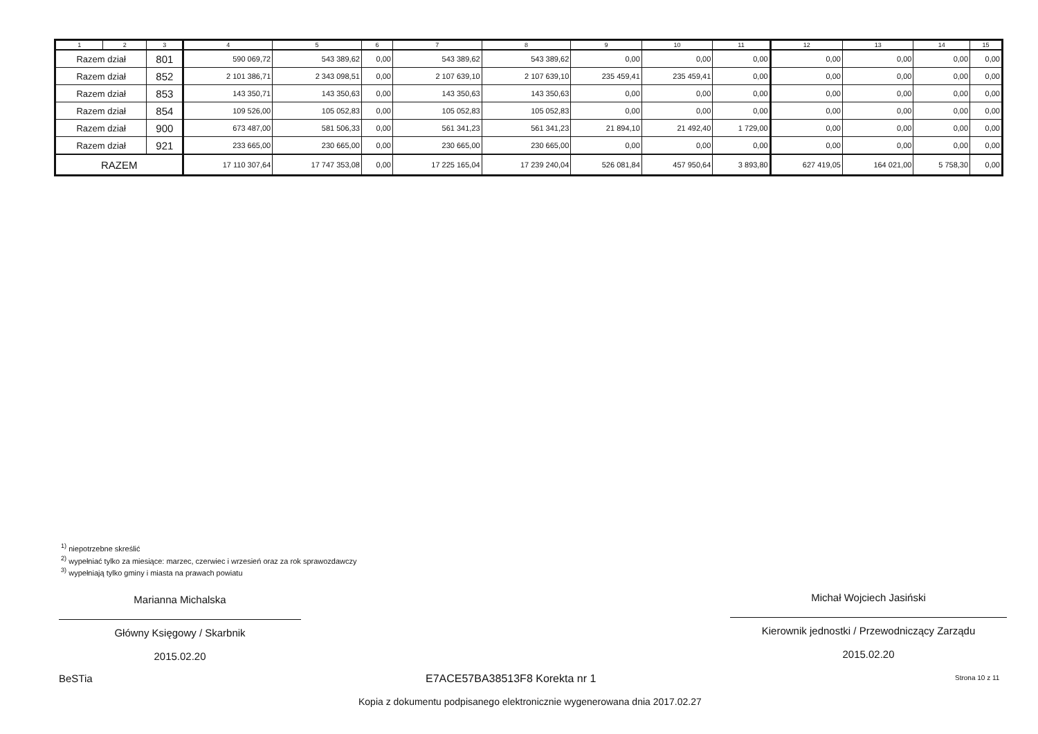| 1 | 2 | 3 | 4 | 5 | 6 | 7 | 8 | 9 | 10 | 11 | 12 | 13 | 14 | 15 |
| --- | --- | --- | --- | --- | --- | --- | --- | --- | --- | --- | --- | --- | --- | --- |
| Razem dział | | 801 | 590 069,72 | 543 389,62 | 0,00 | 543 389,62 | 543 389,62 | 0,00 | 0,00 | 0,00 | 0,00 | 0,00 | 0,00 | 0,00 |
| Razem dział | | 852 | 2 101 386,71 | 2 343 098,51 | 0,00 | 2 107 639,10 | 2 107 639,10 | 235 459,41 | 235 459,41 | 0,00 | 0,00 | 0,00 | 0,00 | 0,00 |
| Razem dział | | 853 | 143 350,71 | 143 350,63 | 0,00 | 143 350,63 | 143 350,63 | 0,00 | 0,00 | 0,00 | 0,00 | 0,00 | 0,00 | 0,00 |
| Razem dział | | 854 | 109 526,00 | 105 052,83 | 0,00 | 105 052,83 | 105 052,83 | 0,00 | 0,00 | 0,00 | 0,00 | 0,00 | 0,00 | 0,00 |
| Razem dział | | 900 | 673 487,00 | 581 506,33 | 0,00 | 561 341,23 | 561 341,23 | 21 894,10 | 21 492,40 | 1 729,00 | 0,00 | 0,00 | 0,00 | 0,00 |
| Razem dział | | 921 | 233 665,00 | 230 665,00 | 0,00 | 230 665,00 | 230 665,00 | 0,00 | 0,00 | 0,00 | 0,00 | 0,00 | 0,00 | 0,00 |
| RAZEM | | | 17 110 307,64 | 17 747 353,08 | 0,00 | 17 225 165,04 | 17 239 240,04 | 526 081,84 | 457 950,64 | 3 893,80 | 627 419,05 | 164 021,00 | 5 758,30 | 0,00 |
<sup>1)</sup> niepotrzebne skreślić
<sup>2)</sup> wypełniać tylko za miesiące: marzec, czerwiec i wrzesień oraz za rok sprawozdawczy
<sup>3)</sup> wypełniają tylko gminy i miasta na prawach powiatu
Marianna Michalska
Główny Księgowy / Skarbnik
2015.02.20
Michał Wojciech Jasiński
Kierownik jednostki / Przewodniczący Zarządu
2015.02.20
BeSTia E7ACE57BA38513F8 Korekta nr 1 Strona 10 z 11
Kopia z dokumentu podpisanego elektronicznie wygenerowana dnia 2017.02.27